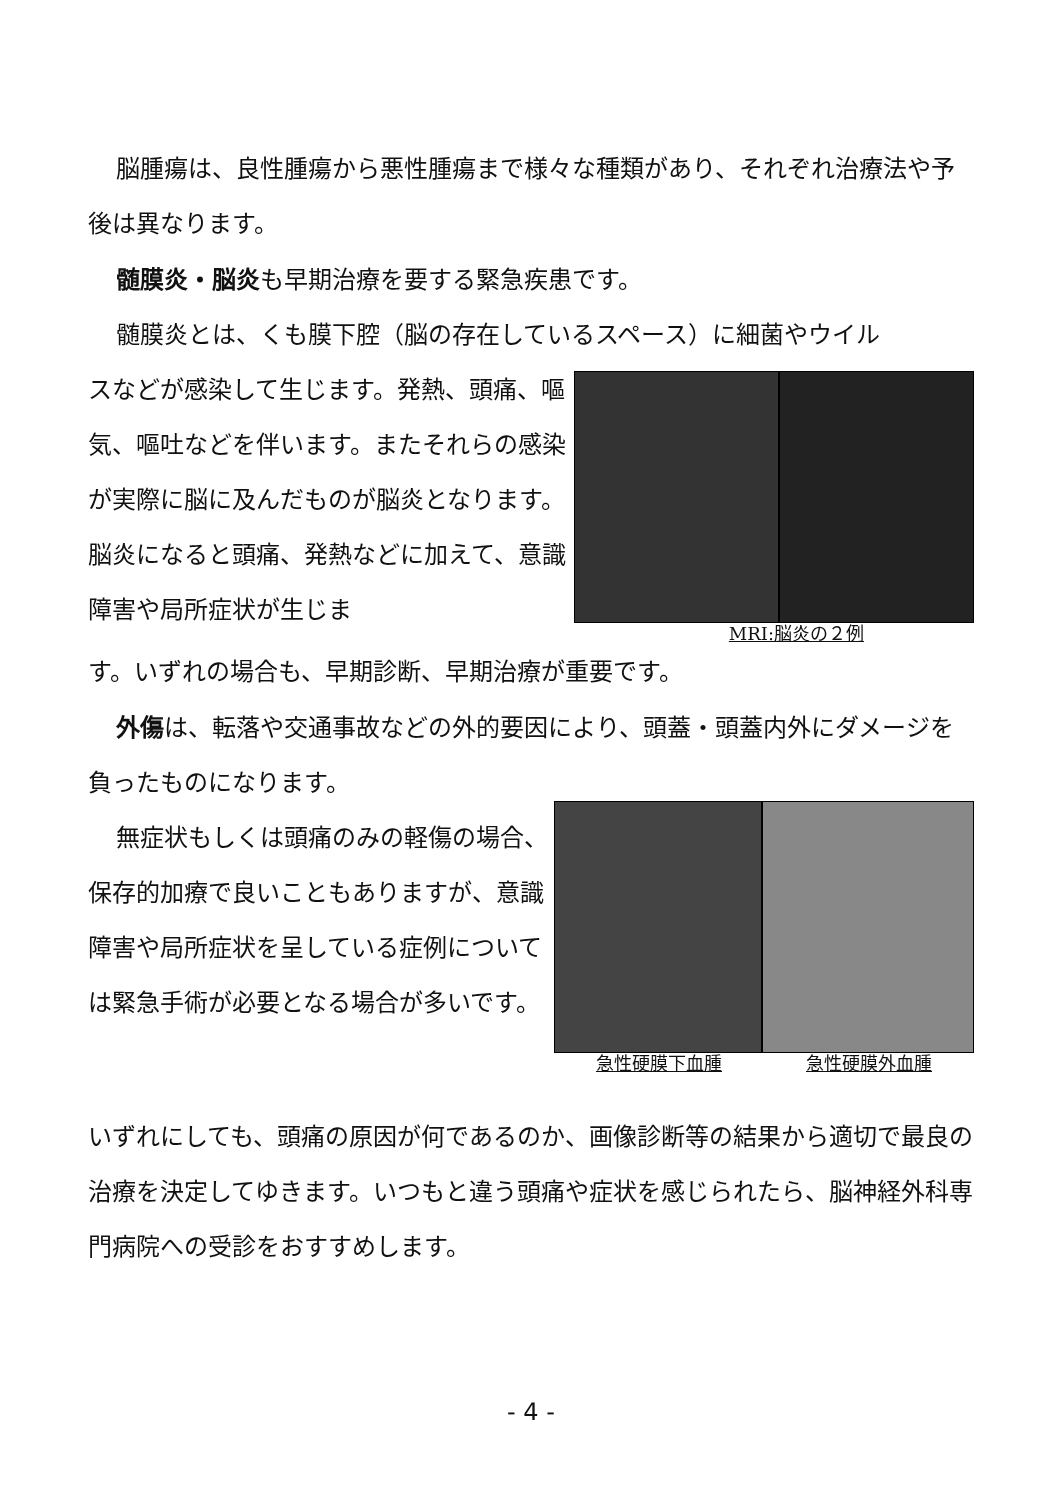脳腫瘍は、良性腫瘍から悪性腫瘍まで様々な種類があり、それぞれ治療法や予後は異なります。
髄膜炎・脳炎も早期治療を要する緊急疾患です。
髄膜炎とは、くも膜下腔（脳の存在しているスペース）に細菌やウイル
スなどが感染して生じます。発熱、頭痛、嘔気、嘔吐などを伴います。またそれらの感染が実際に脳に及んだものが脳炎となります。脳炎になると頭痛、発熱などに加えて、意識障害や局所症状が生じま
MRI:脳炎の２例
す。いずれの場合も、早期診断、早期治療が重要です。
外傷は、転落や交通事故などの外的要因により、頭蓋・頭蓋内外にダメージを負ったものになります。
無症状もしくは頭痛のみの軽傷の場合、保存的加療で良いこともありますが、意識障害や局所症状を呈している症例については緊急手術が必要となる場合が多いです。
急性硬膜下血腫 急性硬膜外血腫
いずれにしても、頭痛の原因が何であるのか、画像診断等の結果から適切で最良の治療を決定してゆきます。いつもと違う頭痛や症状を感じられたら、脳神経外科専門病院への受診をおすすめします。
- 4 -